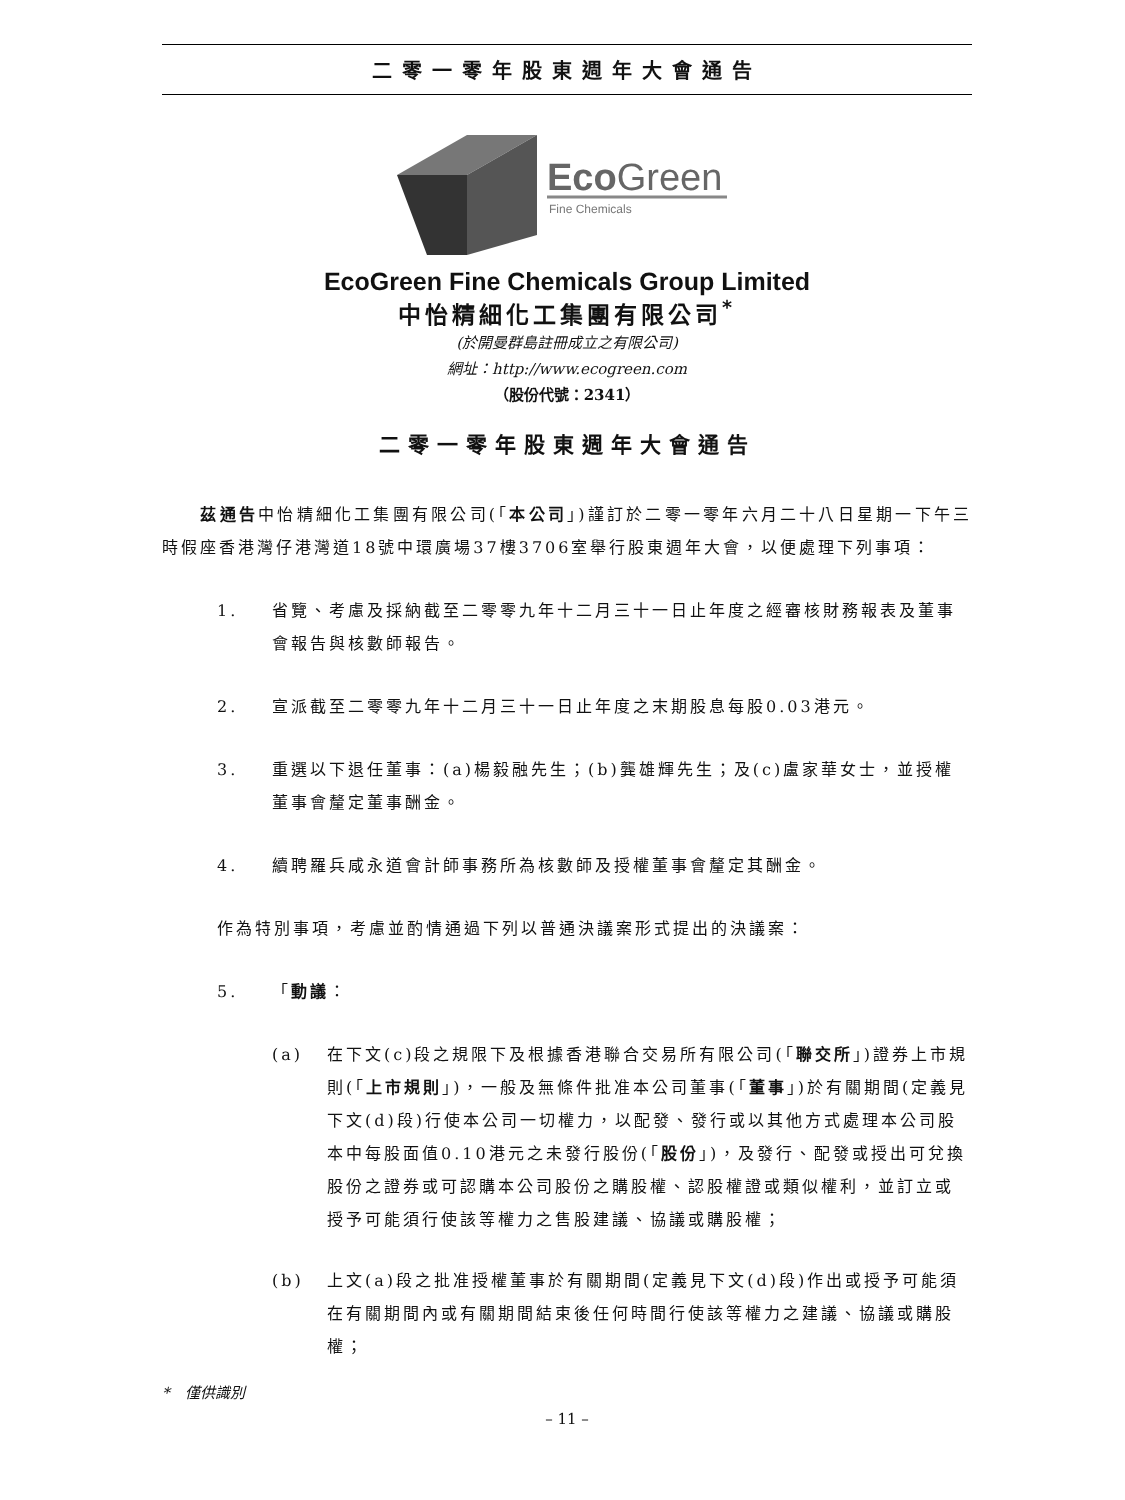二零一零年股東週年大會通告
EcoGreen
Fine Chemicals
EcoGreen Fine Chemicals Group Limited
中怡精細化工集團有限公司<sup>*</sup>
(於開曼群島註冊成立之有限公司)
網址：http://www.ecogreen.com
（股份代號：2341）
二零一零年股東週年大會通告
　　茲通告中怡精細化工集團有限公司(「本公司」)謹訂於二零一零年六月二十八日星期一下午三時假座香港灣仔港灣道18號中環廣場37樓3706室舉行股東週年大會，以便處理下列事項：
1. 省覽、考慮及採納截至二零零九年十二月三十一日止年度之經審核財務報表及董事會報告與核數師報告。
2. 宣派截至二零零九年十二月三十一日止年度之末期股息每股0.03港元。
3. 重選以下退任董事：(a)楊毅融先生；(b)龔雄輝先生；及(c)盧家華女士，並授權董事會釐定董事酬金。
4. 續聘羅兵咸永道會計師事務所為核數師及授權董事會釐定其酬金。
作為特別事項，考慮並酌情通過下列以普通決議案形式提出的決議案：
5. 「動議：
(a) 在下文(c)段之規限下及根據香港聯合交易所有限公司(「聯交所」)證券上市規則(「上市規則」)，一般及無條件批准本公司董事(「董事」)於有關期間(定義見下文(d)段)行使本公司一切權力，以配發、發行或以其他方式處理本公司股本中每股面值0.10港元之未發行股份(「股份」)，及發行、配發或授出可兌換股份之證券或可認購本公司股份之購股權、認股權證或類似權利，並訂立或授予可能須行使該等權力之售股建議、協議或購股權；
(b) 上文(a)段之批准授權董事於有關期間(定義見下文(d)段)作出或授予可能須在有關期間內或有關期間結束後任何時間行使該等權力之建議、協議或購股權；
*　僅供識別
– 11 –